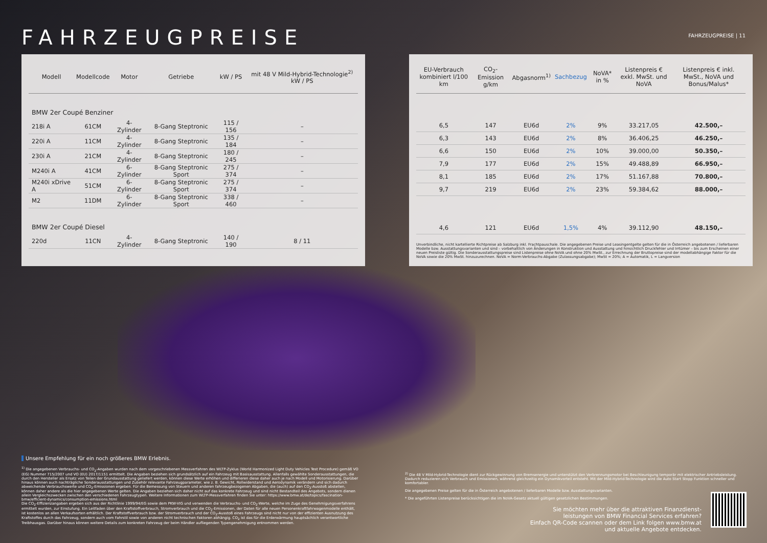FAHRZEUGPREISE
FAHRZEUGPREISE | 11
| Modell | Modellcode | Motor | Getriebe | kW / PS | mit 48 V Mild-Hybrid-Technologie<sup>2)</sup> kW / PS |
| --- | --- | --- | --- | --- | --- |
| BMW 2er Coupé Benziner | | | | | |
| 218i A | 61CM | 4-Zylinder | 8-Gang Steptronic | 115 / 156 | – |
| 220i A | 11CM | 4-Zylinder | 8-Gang Steptronic | 135 / 184 | – |
| 230i A | 21CM | 4-Zylinder | 8-Gang Steptronic | 180 / 245 | – |
| M240i A | 41CM | 6-Zylinder | 8-Gang Steptronic Sport | 275 / 374 | – |
| M240i xDrive A | 51CM | 6-Zylinder | 8-Gang Steptronic Sport | 275 / 374 | – |
| M2 | 11DM | 6-Zylinder | 8-Gang Steptronic Sport | 338 / 460 | – |
| BMW 2er Coupé Diesel | | | | | |
| 220d | 11CN | 4-Zylinder | 8-Gang Steptronic | 140 / 190 | 8 / 11 |
| EU-Verbrauch kombiniert l/100 km | CO<sub>2</sub>-Emission g/km | Abgasnorm<sup>1)</sup> | Sachbezug | NoVA* in % | Listenpreis € exkl. MwSt. und NoVA | Listenpreis € inkl. MwSt., NoVA und Bonus/Malus* |
| --- | --- | --- | --- | --- | --- | --- |
| 6,5 | 147 | EU6d | 2% | 9% | 33.217,05 | 42.500,– |
| 6,3 | 143 | EU6d | 2% | 8% | 36.406,25 | 46.250,– |
| 6,6 | 150 | EU6d | 2% | 10% | 39.000,00 | 50.350,– |
| 7,9 | 177 | EU6d | 2% | 15% | 49.488,89 | 66.950,– |
| 8,1 | 185 | EU6d | 2% | 17% | 51.167,88 | 70.800,– |
| 9,7 | 219 | EU6d | 2% | 23% | 59.384,62 | 88.000,– |
| 4,6 | 121 | EU6d | 1,5% | 4% | 39.112,90 | 48.150,– |
Unverbindliche, nicht kartellierte Richtpreise ab Salzburg inkl. Frachtpauschale. Die angegebenen Preise und Leasingentgelte gelten für die in Österreich angebotenen / lieferbaren Modelle bzw. Ausstattungsvarianten und sind – vorbehaltlich von Änderungen in Konstruktion und Ausstattung und hinsichtlich Druckfehler und Irrtümer – bis zum Erscheinen einer neuen Preisliste gültig. Die Sonderausstattungspreise sind Listenpreise ohne NoVA und ohne 20% MwSt., zur Errechnung der Bruttopreise sind der modellabhängige Faktor für die NoVA sowie die 20% MwSt. hinzuzurechnen. NoVA = Norm-Verbrauchs-Abgabe (Zulassungsabgabe); MwSt = 20%; A = Automatik, L = Langversion
Unsere Empfehlung für ein noch größeres BMW Erlebnis.
<sup>1)</sup> Die angegebenen Verbrauchs- und CO<sub>2</sub>-Angaben wurden nach dem vorgeschriebenen Messverfahren des WLTP-Zyklus (World Harmonized Light Duty Vehicles Test Procedure) gemäß VO (EG) Nummer 715/2007 und VO (EU) 2017/1151 ermittelt. Die Angaben beziehen sich grundsätzlich auf ein Fahrzeug mit Basisausstattung. Allenfalls gewählte Sonderausstattungen, die durch den Hersteller als Ersatz von Teilen der Grundausstattung geliefert werden, können diese Werte erhöhen und differieren diese daher auch je nach Modell und Motorisierung. Darüber hinaus können auch nachträgliche Sonderausstattungen und Zubehör relevante Fahrzeugparameter, wie z. B. Gewicht, Rollwiderstand und Aerodynamik verändern und sich dadurch abweichende Verbrauchswerte und CO<sub>2</sub>-Emissionen ergeben. Für die Bemessung von Steuern und anderen fahrzeugbezogenen Abgaben, die (auch) auf den CO<sub>2</sub>-Ausstoß abstellen, können daher andere als die hier angegebenen Werte gelten. Die Angaben beziehen sich daher nicht auf das konkrete Fahrzeug und sind nicht Bestandteil des Angebots, sondern dienen allein Vergleichszwecken zwischen den verschiedenen Fahrzeugtypen. Weitere Informationen zum WLTP-Messverfahren finden Sie unter: https://www.bmw.at/de/topics/fascination-bmw/efficient-dynamics/consumption-emissions.html
Die CO<sub>2</sub>-Effizienzangaben ergeben sich aus der Richtlinie 1999/94/EG sowie dem PKW-VIG und verwenden die Verbrauchs- und CO<sub>2</sub>-Werte, welche im Zuge des Genehmigungsverfahrens ermittelt wurden, zur Einstufung. Ein Leitfaden über den Kraftstoffverbrauch, Stromverbrauch und die CO<sub>2</sub>-Emissionen, der Daten für alle neuen Personenkraftfahrwagenmodelle enthält, ist kostenlos an allen Verkaufsorten erhältlich. Der Kraftstoffverbrauch bzw. der Stromverbrauch und der CO<sub>2</sub>-Ausstoß eines Fahrzeugs sind nicht nur von der effizienten Ausnutzung des Kraftstoffes durch das Fahrzeug, sondern auch vom Fahrstil sowie von anderen nicht technischen Faktoren abhängig. CO<sub>2</sub> ist das für die Erderwärmung hauptsächlich verantwortliche Treibhausgas. Darüber hinaus können weitere Details zum konkreten Fahrzeug der beim Händler aufliegenden Typengenehmigung entnommen werden.
<sup>2)</sup> Die 48 V Mild-Hybrid-Technologie dient zur Rückgewinnung von Bremsenergie und unterstützt den Verbrennungsmotor bei Beschleunigung temporär mit elektrischer Antriebsleistung. Dadurch reduzieren sich Verbrauch und Emissionen, während gleichzeitig ein Dynamikvorteil entsteht. Mit der Mild-Hybrid-Technologie wird die Auto Start Stopp Funktion schneller und komfortabler.
Die angegebenen Preise gelten für die in Österreich angebotenen / lieferbaren Modelle bzw. Ausstattungsvarianten.
* Die angeführten Listenpreise berücksichtigen die im NoVA-Gesetz aktuell gültigen gesetzlichen Bestimmungen.
Sie möchten mehr über die attraktiven Finanzdienst-
leistungen von BMW Financial Services erfahren?
Einfach QR-Code scannen oder dem Link folgen www.bmw.at
und aktuelle Angebote entdecken.